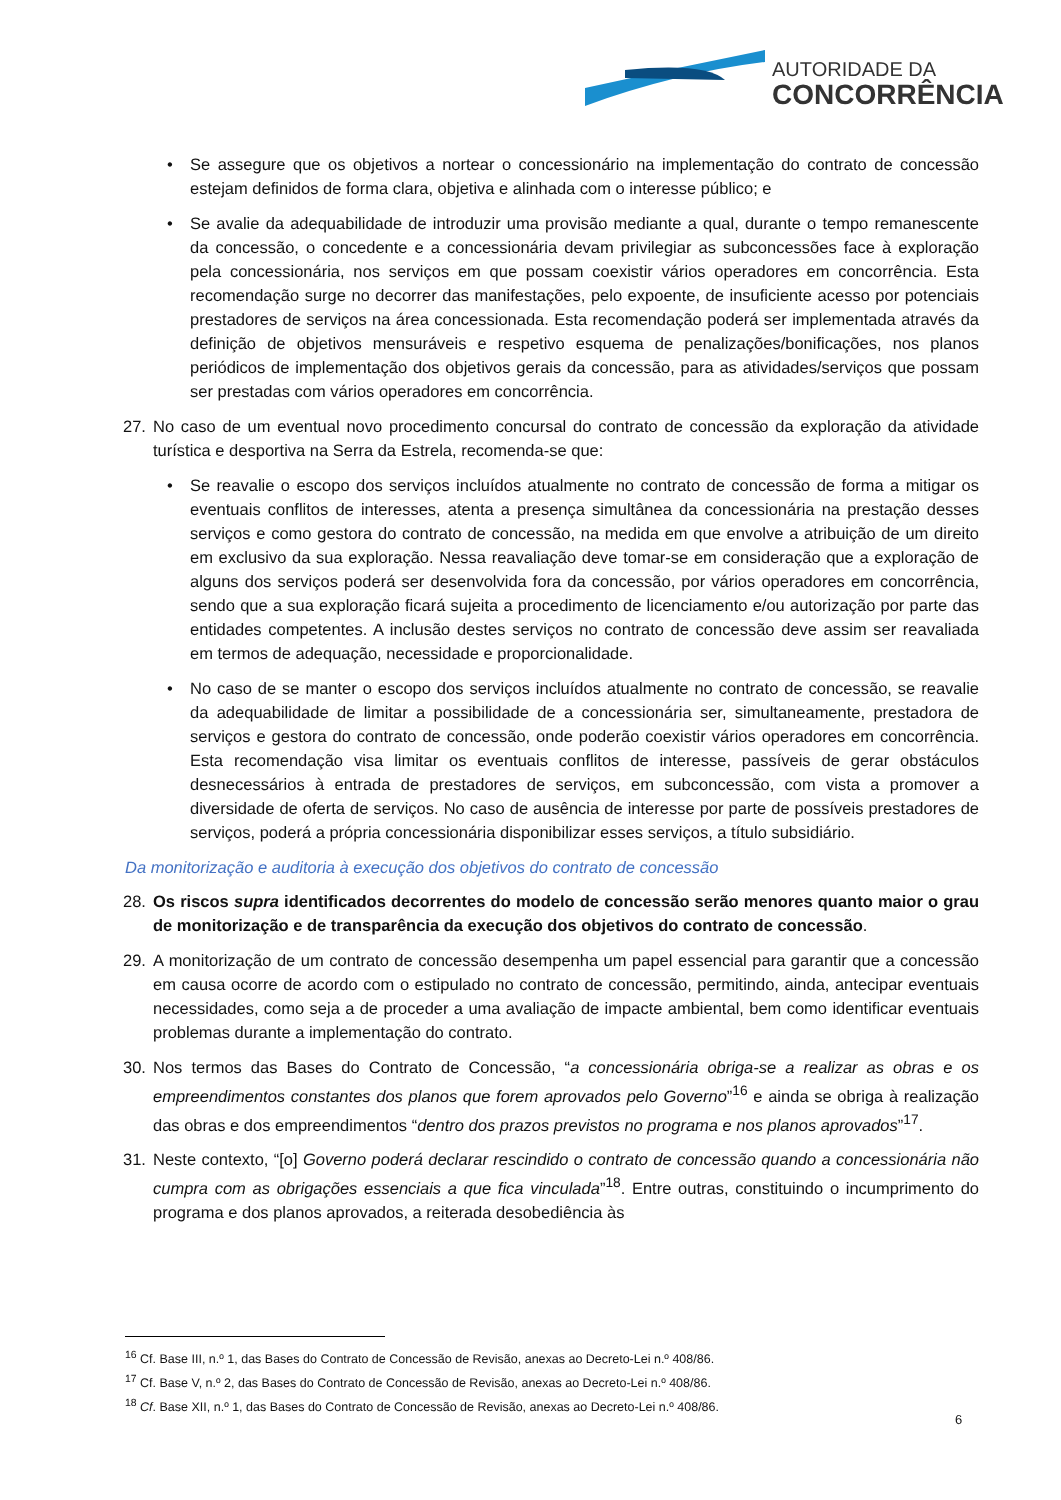AUTORIDADE DA
CONCORRÊNCIA
• Se assegure que os objetivos a nortear o concessionário na implementação do contrato de concessão estejam definidos de forma clara, objetiva e alinhada com o interesse público; e
• Se avalie da adequabilidade de introduzir uma provisão mediante a qual, durante o tempo remanescente da concessão, o concedente e a concessionária devam privilegiar as subconcessões face à exploração pela concessionária, nos serviços em que possam coexistir vários operadores em concorrência. Esta recomendação surge no decorrer das manifestações, pelo expoente, de insuficiente acesso por potenciais prestadores de serviços na área concessionada. Esta recomendação poderá ser implementada através da definição de objetivos mensuráveis e respetivo esquema de penalizações/bonificações, nos planos periódicos de implementação dos objetivos gerais da concessão, para as atividades/serviços que possam ser prestadas com vários operadores em concorrência.
27. No caso de um eventual novo procedimento concursal do contrato de concessão da exploração da atividade turística e desportiva na Serra da Estrela, recomenda-se que:
• Se reavalie o escopo dos serviços incluídos atualmente no contrato de concessão de forma a mitigar os eventuais conflitos de interesses, atenta a presença simultânea da concessionária na prestação desses serviços e como gestora do contrato de concessão, na medida em que envolve a atribuição de um direito em exclusivo da sua exploração. Nessa reavaliação deve tomar-se em consideração que a exploração de alguns dos serviços poderá ser desenvolvida fora da concessão, por vários operadores em concorrência, sendo que a sua exploração ficará sujeita a procedimento de licenciamento e/ou autorização por parte das entidades competentes. A inclusão destes serviços no contrato de concessão deve assim ser reavaliada em termos de adequação, necessidade e proporcionalidade.
• No caso de se manter o escopo dos serviços incluídos atualmente no contrato de concessão, se reavalie da adequabilidade de limitar a possibilidade de a concessionária ser, simultaneamente, prestadora de serviços e gestora do contrato de concessão, onde poderão coexistir vários operadores em concorrência. Esta recomendação visa limitar os eventuais conflitos de interesse, passíveis de gerar obstáculos desnecessários à entrada de prestadores de serviços, em subconcessão, com vista a promover a diversidade de oferta de serviços. No caso de ausência de interesse por parte de possíveis prestadores de serviços, poderá a própria concessionária disponibilizar esses serviços, a título subsidiário.
Da monitorização e auditoria à execução dos objetivos do contrato de concessão
28. Os riscos supra identificados decorrentes do modelo de concessão serão menores quanto maior o grau de monitorização e de transparência da execução dos objetivos do contrato de concessão.
29. A monitorização de um contrato de concessão desempenha um papel essencial para garantir que a concessão em causa ocorre de acordo com o estipulado no contrato de concessão, permitindo, ainda, antecipar eventuais necessidades, como seja a de proceder a uma avaliação de impacte ambiental, bem como identificar eventuais problemas durante a implementação do contrato.
30. Nos termos das Bases do Contrato de Concessão, “a concessionária obriga-se a realizar as obras e os empreendimentos constantes dos planos que forem aprovados pelo Governo”<sup>16</sup> e ainda se obriga à realização das obras e dos empreendimentos “dentro dos prazos previstos no programa e nos planos aprovados”<sup>17</sup>.
31. Neste contexto, “[o] Governo poderá declarar rescindido o contrato de concessão quando a concessionária não cumpra com as obrigações essenciais a que fica vinculada”<sup>18</sup>. Entre outras, constituindo o incumprimento do programa e dos planos aprovados, a reiterada desobediência às
<sup>16</sup> Cf. Base III, n.º 1, das Bases do Contrato de Concessão de Revisão, anexas ao Decreto-Lei n.º 408/86.
<sup>17</sup> Cf. Base V, n.º 2, das Bases do Contrato de Concessão de Revisão, anexas ao Decreto-Lei n.º 408/86.
<sup>18</sup> Cf. Base XII, n.º 1, das Bases do Contrato de Concessão de Revisão, anexas ao Decreto-Lei n.º 408/86.
6